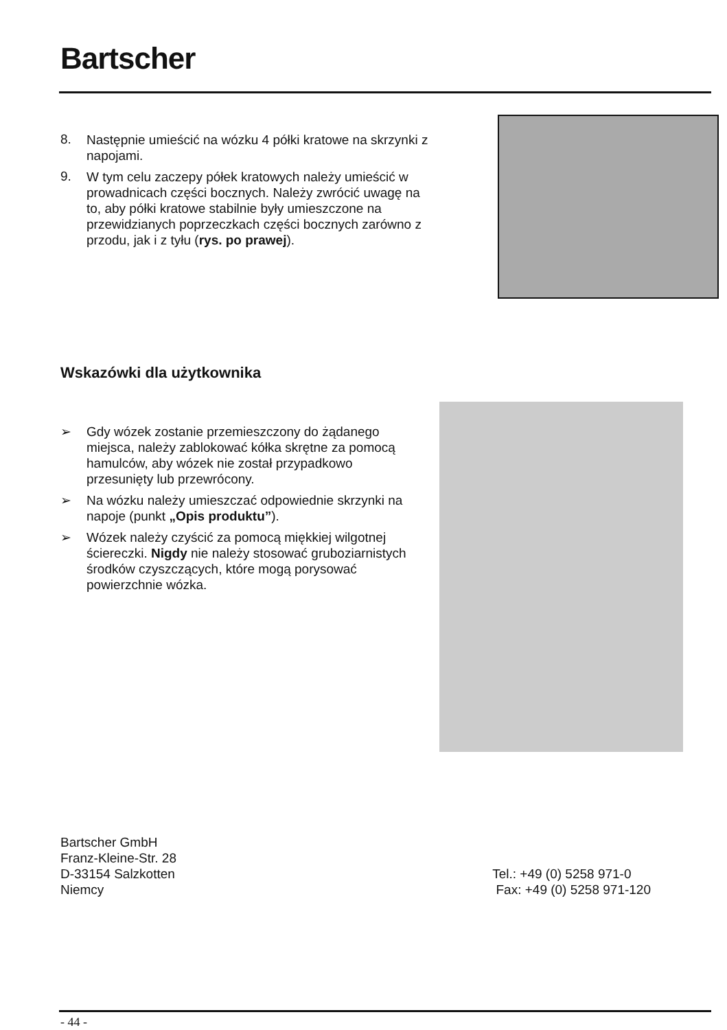Bartscher
8.
Następnie umieścić na wózku 4 półki kratowe na skrzynki z napojami.
9.
W tym celu zaczepy półek kratowych należy umieścić w prowadnicach części bocznych. Należy zwrócić uwagę na to, aby półki kratowe stabilnie były umieszczone na przewidzianych poprzeczkach części bocznych zarówno z przodu, jak i z tyłu (rys. po prawej).
Wskazówki dla użytkownika
➢
Gdy wózek zostanie przemieszczony do żądanego miejsca, należy zablokować kółka skrętne za pomocą hamulców, aby wózek nie został przypadkowo przesunięty lub przewrócony.
➢
Na wózku należy umieszczać odpowiednie skrzynki na napoje (punkt „Opis produktu”).
➢
Wózek należy czyścić za pomocą miękkiej wilgotnej ściereczki. Nigdy nie należy stosować gruboziarnistych środków czyszczących, które mogą porysować powierzchnie wózka.
Bartscher GmbH
Franz-Kleine-Str. 28
D-33154 Salzkotten
Niemcy
Tel.: +49 (0) 5258 971-0
Fax: +49 (0) 5258 971-120
- 44 -